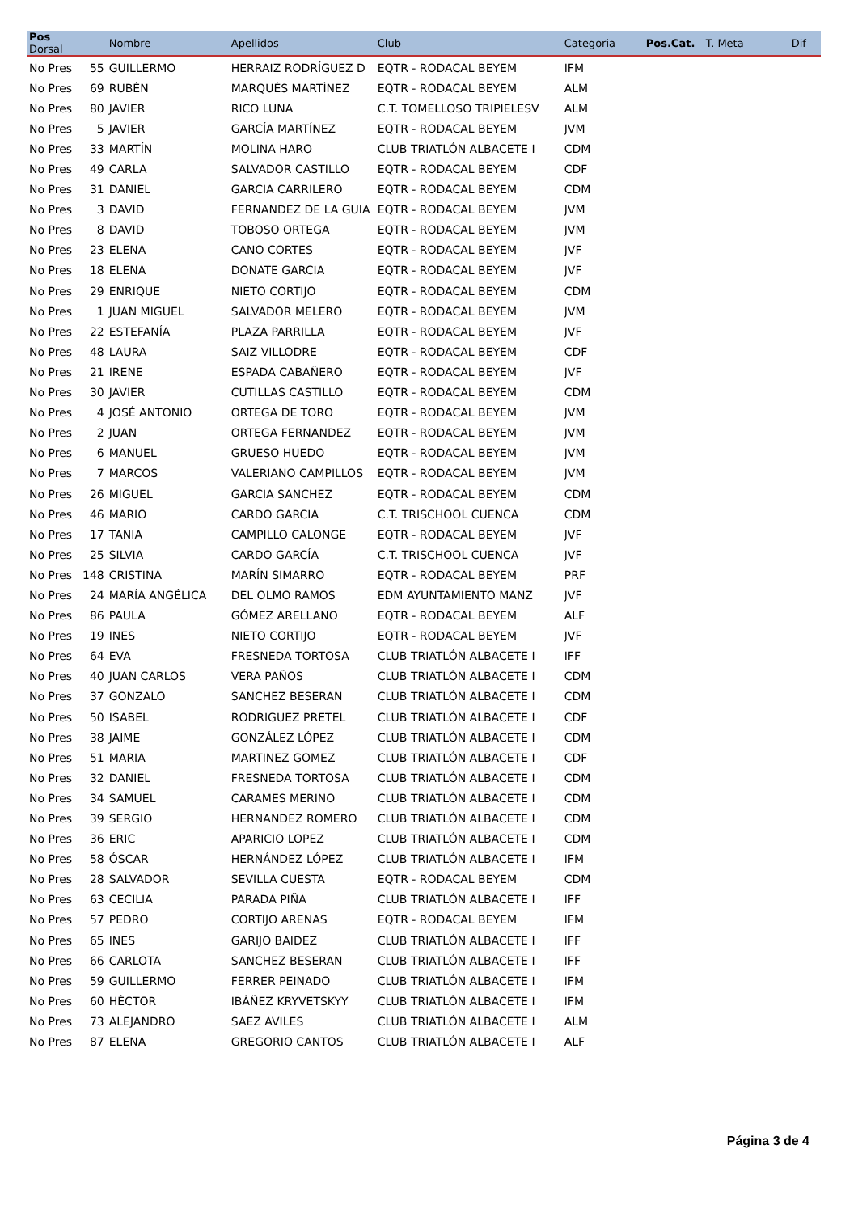| Pos Dorsal | | Nombre | Apellidos | Club | Categoria | Pos.Cat. | T. Meta | Dif |
| --- | --- | --- | --- | --- | --- | --- | --- | --- |
| No Pres | 55 | GUILLERMO | HERRAIZ RODRÍGUEZ D | EQTR - RODACAL BEYEM | IFM | | | |
| No Pres | 69 | RUBÉN | MARQUÉS MARTÍNEZ | EQTR - RODACAL BEYEM | ALM | | | |
| No Pres | 80 | JAVIER | RICO LUNA | C.T. TOMELLOSO TRIPIELESV | ALM | | | |
| No Pres | 5 | JAVIER | GARCÍA MARTÍNEZ | EQTR - RODACAL BEYEM | JVM | | | |
| No Pres | 33 | MARTÍN | MOLINA HARO | CLUB TRIATLÓN ALBACETE I | CDM | | | |
| No Pres | 49 | CARLA | SALVADOR CASTILLO | EQTR - RODACAL BEYEM | CDF | | | |
| No Pres | 31 | DANIEL | GARCIA CARRILERO | EQTR - RODACAL BEYEM | CDM | | | |
| No Pres | 3 | DAVID | FERNANDEZ DE LA GUIA | EQTR - RODACAL BEYEM | JVM | | | |
| No Pres | 8 | DAVID | TOBOSO ORTEGA | EQTR - RODACAL BEYEM | JVM | | | |
| No Pres | 23 | ELENA | CANO CORTES | EQTR - RODACAL BEYEM | JVF | | | |
| No Pres | 18 | ELENA | DONATE GARCIA | EQTR - RODACAL BEYEM | JVF | | | |
| No Pres | 29 | ENRIQUE | NIETO CORTIJO | EQTR - RODACAL BEYEM | CDM | | | |
| No Pres | 1 | JUAN MIGUEL | SALVADOR MELERO | EQTR - RODACAL BEYEM | JVM | | | |
| No Pres | 22 | ESTEFANÍA | PLAZA PARRILLA | EQTR - RODACAL BEYEM | JVF | | | |
| No Pres | 48 | LAURA | SAIZ VILLODRE | EQTR - RODACAL BEYEM | CDF | | | |
| No Pres | 21 | IRENE | ESPADA CABAÑERO | EQTR - RODACAL BEYEM | JVF | | | |
| No Pres | 30 | JAVIER | CUTILLAS CASTILLO | EQTR - RODACAL BEYEM | CDM | | | |
| No Pres | 4 | JOSÉ ANTONIO | ORTEGA DE TORO | EQTR - RODACAL BEYEM | JVM | | | |
| No Pres | 2 | JUAN | ORTEGA FERNANDEZ | EQTR - RODACAL BEYEM | JVM | | | |
| No Pres | 6 | MANUEL | GRUESO HUEDO | EQTR - RODACAL BEYEM | JVM | | | |
| No Pres | 7 | MARCOS | VALERIANO CAMPILLOS | EQTR - RODACAL BEYEM | JVM | | | |
| No Pres | 26 | MIGUEL | GARCIA SANCHEZ | EQTR - RODACAL BEYEM | CDM | | | |
| No Pres | 46 | MARIO | CARDO GARCIA | C.T. TRISCHOOL CUENCA | CDM | | | |
| No Pres | 17 | TANIA | CAMPILLO CALONGE | EQTR - RODACAL BEYEM | JVF | | | |
| No Pres | 25 | SILVIA | CARDO GARCÍA | C.T. TRISCHOOL CUENCA | JVF | | | |
| No Pres | 148 | CRISTINA | MARÍN SIMARRO | EQTR - RODACAL BEYEM | PRF | | | |
| No Pres | 24 | MARÍA ANGÉLICA | DEL OLMO RAMOS | EDM AYUNTAMIENTO MANZ | JVF | | | |
| No Pres | 86 | PAULA | GÓMEZ ARELLANO | EQTR - RODACAL BEYEM | ALF | | | |
| No Pres | 19 | INES | NIETO CORTIJO | EQTR - RODACAL BEYEM | JVF | | | |
| No Pres | 64 | EVA | FRESNEDA TORTOSA | CLUB TRIATLÓN ALBACETE I | IFF | | | |
| No Pres | 40 | JUAN CARLOS | VERA PAÑOS | CLUB TRIATLÓN ALBACETE I | CDM | | | |
| No Pres | 37 | GONZALO | SANCHEZ BESERAN | CLUB TRIATLÓN ALBACETE I | CDM | | | |
| No Pres | 50 | ISABEL | RODRIGUEZ PRETEL | CLUB TRIATLÓN ALBACETE I | CDF | | | |
| No Pres | 38 | JAIME | GONZÁLEZ LÓPEZ | CLUB TRIATLÓN ALBACETE I | CDM | | | |
| No Pres | 51 | MARIA | MARTINEZ GOMEZ | CLUB TRIATLÓN ALBACETE I | CDF | | | |
| No Pres | 32 | DANIEL | FRESNEDA TORTOSA | CLUB TRIATLÓN ALBACETE I | CDM | | | |
| No Pres | 34 | SAMUEL | CARAMES MERINO | CLUB TRIATLÓN ALBACETE I | CDM | | | |
| No Pres | 39 | SERGIO | HERNANDEZ ROMERO | CLUB TRIATLÓN ALBACETE I | CDM | | | |
| No Pres | 36 | ERIC | APARICIO LOPEZ | CLUB TRIATLÓN ALBACETE I | CDM | | | |
| No Pres | 58 | ÓSCAR | HERNÁNDEZ LÓPEZ | CLUB TRIATLÓN ALBACETE I | IFM | | | |
| No Pres | 28 | SALVADOR | SEVILLA CUESTA | EQTR - RODACAL BEYEM | CDM | | | |
| No Pres | 63 | CECILIA | PARADA PIÑA | CLUB TRIATLÓN ALBACETE I | IFF | | | |
| No Pres | 57 | PEDRO | CORTIJO ARENAS | EQTR - RODACAL BEYEM | IFM | | | |
| No Pres | 65 | INES | GARIJO BAIDEZ | CLUB TRIATLÓN ALBACETE I | IFF | | | |
| No Pres | 66 | CARLOTA | SANCHEZ BESERAN | CLUB TRIATLÓN ALBACETE I | IFF | | | |
| No Pres | 59 | GUILLERMO | FERRER PEINADO | CLUB TRIATLÓN ALBACETE I | IFM | | | |
| No Pres | 60 | HÉCTOR | IBÁÑEZ KRYVETSKYY | CLUB TRIATLÓN ALBACETE I | IFM | | | |
| No Pres | 73 | ALEJANDRO | SAEZ AVILES | CLUB TRIATLÓN ALBACETE I | ALM | | | |
| No Pres | 87 | ELENA | GREGORIO CANTOS | CLUB TRIATLÓN ALBACETE I | ALF | | | |
Página 3 de 4